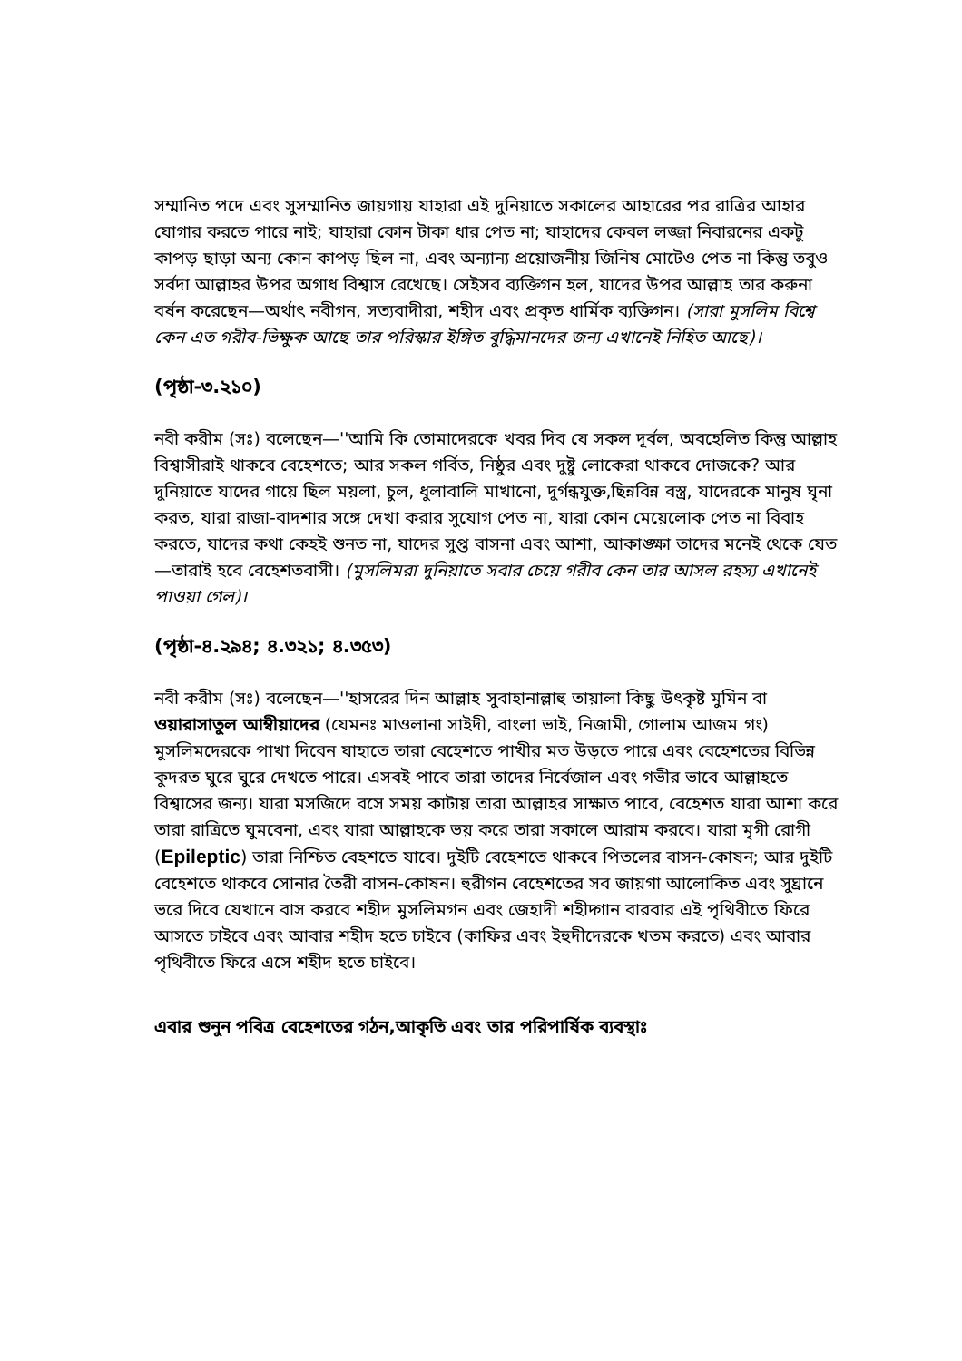সম্মানিত পদে এবং সুসম্মানিত জায়গায় যাহারা এই দুনিয়াতে সকালের আহারের পর রাত্রির আহার যোগার করতে পারে নাই; যাহারা কোন টাকা ধার পেত না; যাহাদের কেবল লজ্জা নিবারনের একটু কাপড় ছাড়া অন্য কোন কাপড় ছিল না, এবং অন্যান্য প্রয়োজনীয় জিনিষ মোটেও পেত না কিন্তু তবুও সর্বদা আল্লাহর উপর অগাধ বিশ্বাস রেখেছে। সেইসব ব্যক্তিগন হল, যাদের উপর আল্লাহ তার করুনা বর্ষন করেছেন—অর্থাৎ নবীগন, সত্যবাদীরা, শহীদ এবং প্রকৃত ধার্মিক ব্যক্তিগন। (সারা মুসলিম বিশ্বে কেন এত গরীব-ভিক্ষুক আছে তার পরিস্কার ইঙ্গিত বুদ্ধিমানদের জন্য এখানেই নিহিত আছে)।
(পৃষ্ঠা-৩.২১০)
নবী করীম (সঃ) বলেছেন—''আমি কি তোমাদেরকে খবর দিব যে সকল দূর্বল, অবহেলিত কিন্তু আল্লাহ বিশ্বাসীরাই থাকবে বেহেশতে; আর সকল গর্বিত, নিষ্ঠুর এবং দুষ্টু লোকেরা থাকবে দোজকে? আর দুনিয়াতে যাদের গায়ে ছিল ময়লা, চুল, ধুলাবালি মাখানো, দুর্গন্ধযুক্ত,ছিন্নবিন্ন বস্ত্র, যাদেরকে মানুষ ঘৃনা করত, যারা রাজা-বাদশার সঙ্গে দেখা করার সুযোগ পেত না, যারা কোন মেয়েলোক পেত না বিবাহ করতে, যাদের কথা কেহই শুনত না, যাদের সুপ্ত বাসনা এবং আশা, আকাঙ্ক্ষা তাদের মনেই থেকে যেত—তারাই হবে বেহেশতবাসী। (মুসলিমরা দুনিয়াতে সবার চেয়ে গরীব কেন তার আসল রহস্য এখানেই পাওয়া গেল)।
(পৃষ্ঠা-৪.২৯৪; ৪.৩২১; ৪.৩৫৩)
নবী করীম (সঃ) বলেছেন—''হাসরের দিন আল্লাহ সুবাহানাল্লাহু তায়ালা কিছু উৎকৃষ্ট মুমিন বা ওয়ারাসাতুল আম্বীয়াদের (যেমনঃ মাওলানা সাইদী, বাংলা ভাই, নিজামী, গোলাম আজম গং) মুসলিমদেরকে পাখা দিবেন যাহাতে তারা বেহেশতে পাখীর মত উড়তে পারে এবং বেহেশতের বিভিন্ন কুদরত ঘুরে ঘুরে দেখতে পারে। এসবই পাবে তারা তাদের নির্বেজাল এবং গভীর ভাবে আল্লাহতে বিশ্বাসের জন্য। যারা মসজিদে বসে সময় কাটায় তারা আল্লাহর সাক্ষাত পাবে, বেহেশত যারা আশা করে তারা রাত্রিতে ঘুমবেনা, এবং যারা আল্লাহকে ভয় করে তারা সকালে আরাম করবে। যারা মৃগী রোগী (Epileptic) তারা নিশ্চিত বেহশতে যাবে। দুইটি বেহেশতে থাকবে পিতলের বাসন-কোষন; আর দুইটি বেহেশতে থাকবে সোনার তৈরী বাসন-কোষন। হুরীগন বেহেশতের সব জায়গা আলোকিত এবং সুঘ্রানে ভরে দিবে যেখানে বাস করবে শহীদ মুসলিমগন এবং জেহাদী শহীদ্গান বারবার এই পৃথিবীতে ফিরে আসতে চাইবে এবং আবার শহীদ হতে চাইবে (কাফির এবং ইহুদীদেরকে খতম করতে) এবং আবার পৃথিবীতে ফিরে এসে শহীদ হতে চাইবে।
এবার শুনুন পবিত্র বেহেশতের গঠন,আকৃতি এবং তার পরিপার্ষিক ব্যবস্থাঃ